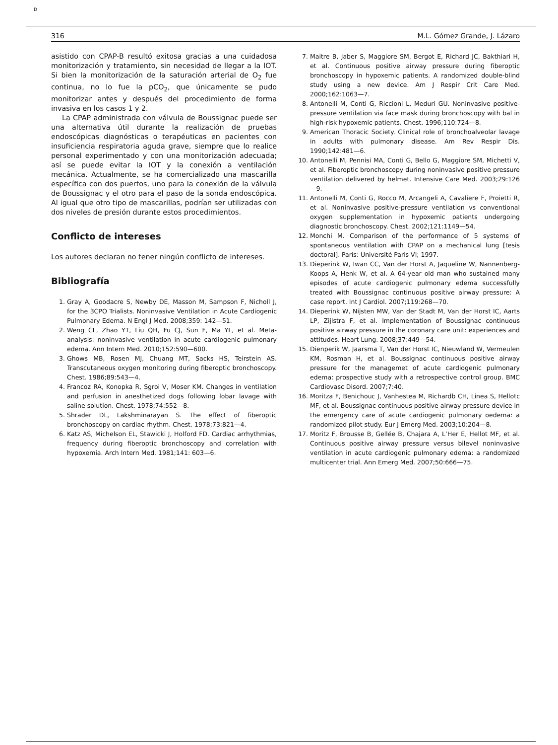D
316 M.L. Gómez Grande, J. Lázaro
asistido con CPAP-B resultó exitosa gracias a una cuidadosa monitorización y tratamiento, sin necesidad de llegar a la IOT. Si bien la monitorización de la saturación arterial de O<sub>2</sub> fue continua, no lo fue la pCO<sub>2</sub>, que únicamente se pudo monitorizar antes y después del procedimiento de forma invasiva en los casos 1 y 2.
La CPAP administrada con válvula de Boussignac puede ser una alternativa útil durante la realización de pruebas endoscópicas diagnósticas o terapéuticas en pacientes con insuficiencia respiratoria aguda grave, siempre que lo realice personal experimentado y con una monitorización adecuada; así se puede evitar la IOT y la conexión a ventilación mecánica. Actualmente, se ha comercializado una mascarilla específica con dos puertos, uno para la conexión de la válvula de Boussignac y el otro para el paso de la sonda endoscópica. Al igual que otro tipo de mascarillas, podrían ser utilizadas con dos niveles de presión durante estos procedimientos.
Conflicto de intereses
Los autores declaran no tener ningún conflicto de intereses.
Bibliografía
1. Gray A, Goodacre S, Newby DE, Masson M, Sampson F, Nicholl J, for the 3CPO Trialists. Noninvasive Ventilation in Acute Cardiogenic Pulmonary Edema. N Engl J Med. 2008;359: 142—51.
2. Weng CL, Zhao YT, Liu QH, Fu CJ, Sun F, Ma YL, et al. Meta-analysis: noninvasive ventilation in acute cardiogenic pulmonary edema. Ann Intern Med. 2010;152:590—600.
3. Ghows MB, Rosen MJ, Chuang MT, Sacks HS, Teirstein AS. Transcutaneous oxygen monitoring during fiberoptic bronchoscopy. Chest. 1986;89:543—4.
4. Francoz RA, Konopka R, Sgroi V, Moser KM. Changes in ventilation and perfusion in anesthetized dogs following lobar lavage with saline solution. Chest. 1978;74:552—8.
5. Shrader DL, Lakshminarayan S. The effect of fiberoptic bronchoscopy on cardiac rhythm. Chest. 1978;73:821—4.
6. Katz AS, Michelson EL, Stawicki J, Holford FD. Cardiac arrhythmias, frequency during fiberoptic bronchoscopy and correlation with hypoxemia. Arch Intern Med. 1981;141: 603—6.
7. Maitre B, Jaber S, Maggiore SM, Bergot E, Richard JC, Bakthiari H, et al. Continuous positive airway pressure during fiberoptic bronchoscopy in hypoxemic patients. A randomized double-blind study using a new device. Am J Respir Crit Care Med. 2000;162:1063—7.
8. Antonelli M, Conti G, Riccioni L, Meduri GU. Noninvasive positive-pressure ventilation via face mask during bronchoscopy with bal in high-risk hypoxemic patients. Chest. 1996;110:724—8.
9. American Thoracic Society. Clinical role of bronchoalveolar lavage in adults with pulmonary disease. Am Rev Respir Dis. 1990;142:481—6.
10. Antonelli M, Pennisi MA, Conti G, Bello G, Maggiore SM, Michetti V, et al. Fiberoptic bronchoscopy during noninvasive positive pressure ventilation delivered by helmet. Intensive Care Med. 2003;29:126—9.
11. Antonelli M, Conti G, Rocco M, Arcangeli A, Cavaliere F, Proietti R, et al. Noninvasive positive-pressure ventilation vs conventional oxygen supplementation in hypoxemic patients undergoing diagnostic bronchoscopy. Chest. 2002;121:1149—54.
12. Monchi M. Comparison of the performance of 5 systems of spontaneous ventilation with CPAP on a mechanical lung [tesis doctoral]. París: Université Paris VI; 1997.
13. Dieperink W, Iwan CC, Van der Horst A, Jaqueline W, Nannenberg-Koops A, Henk W, et al. A 64-year old man who sustained many episodes of acute cardiogenic pulmonary edema successfully treated with Boussignac continuous positive airway pressure: A case report. Int J Cardiol. 2007;119:268—70.
14. Dieperink W, Nijsten MW, Van der Stadt M, Van der Horst IC, Aarts LP, Zijlstra F, et al. Implementation of Boussignac continuous positive airway pressure in the coronary care unit: experiences and attitudes. Heart Lung. 2008;37:449—54.
15. Dienperik W, Jaarsma T, Van der Horst IC, Nieuwland W, Vermeulen KM, Rosman H, et al. Boussignac continuous positive airway pressure for the managemet of acute cardiogenic pulmonary edema: prospective study with a retrospective control group. BMC Cardiovasc Disord. 2007;7:40.
16. Moritza F, Benichouc J, Vanhestea M, Richardb CH, Linea S, Hellotc MF, et al. Boussignac continuous positive airway pressure device in the emergency care of acute cardiogenic pulmonary oedema: a randomized pilot study. Eur J Emerg Med. 2003;10:204—8.
17. Moritz F, Brousse B, Gellée B, Chajara A, L’Her E, Hellot MF, et al. Continuous positive airway pressure versus bilevel noninvasive ventilation in acute cardiogenic pulmonary edema: a randomized multicenter trial. Ann Emerg Med. 2007;50:666—75.